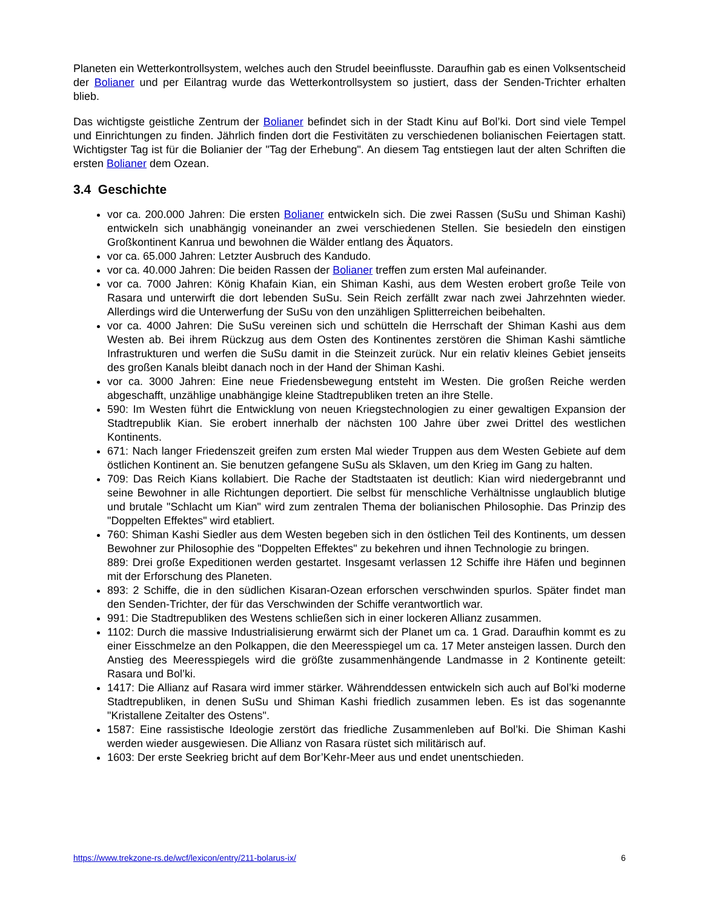Planeten ein Wetterkontrollsystem, welches auch den Strudel beeinflusste. Daraufhin gab es einen Volksentscheid der Bolianer und per Eilantrag wurde das Wetterkontrollsystem so justiert, dass der Senden-Trichter erhalten blieb.
Das wichtigste geistliche Zentrum der Bolianer befindet sich in der Stadt Kinu auf Bol’ki. Dort sind viele Tempel und Einrichtungen zu finden. Jährlich finden dort die Festivitäten zu verschiedenen bolianischen Feiertagen statt. Wichtigster Tag ist für die Bolianier der "Tag der Erhebung". An diesem Tag entstiegen laut der alten Schriften die ersten Bolianer dem Ozean.
3.4 Geschichte
vor ca. 200.000 Jahren: Die ersten Bolianer entwickeln sich. Die zwei Rassen (SuSu und Shiman Kashi) entwickeln sich unabhängig voneinander an zwei verschiedenen Stellen. Sie besiedeln den einstigen Großkontinent Kanrua und bewohnen die Wälder entlang des Äquators.
vor ca. 65.000 Jahren: Letzter Ausbruch des Kandudo.
vor ca. 40.000 Jahren: Die beiden Rassen der Bolianer treffen zum ersten Mal aufeinander.
vor ca. 7000 Jahren: König Khafain Kian, ein Shiman Kashi, aus dem Westen erobert große Teile von Rasara und unterwirft die dort lebenden SuSu. Sein Reich zerfällt zwar nach zwei Jahrzehnten wieder. Allerdings wird die Unterwerfung der SuSu von den unzähligen Splitterreichen beibehalten.
vor ca. 4000 Jahren: Die SuSu vereinen sich und schütteln die Herrschaft der Shiman Kashi aus dem Westen ab. Bei ihrem Rückzug aus dem Osten des Kontinentes zerstören die Shiman Kashi sämtliche Infrastrukturen und werfen die SuSu damit in die Steinzeit zurück. Nur ein relativ kleines Gebiet jenseits des großen Kanals bleibt danach noch in der Hand der Shiman Kashi.
vor ca. 3000 Jahren: Eine neue Friedensbewegung entsteht im Westen. Die großen Reiche werden abgeschafft, unzählige unabhängige kleine Stadtrepubliken treten an ihre Stelle.
590: Im Westen führt die Entwicklung von neuen Kriegstechnologien zu einer gewaltigen Expansion der Stadtrepublik Kian. Sie erobert innerhalb der nächsten 100 Jahre über zwei Drittel des westlichen Kontinents.
671: Nach langer Friedenszeit greifen zum ersten Mal wieder Truppen aus dem Westen Gebiete auf dem östlichen Kontinent an. Sie benutzen gefangene SuSu als Sklaven, um den Krieg im Gang zu halten.
709: Das Reich Kians kollabiert. Die Rache der Stadtstaaten ist deutlich: Kian wird niedergebrannt und seine Bewohner in alle Richtungen deportiert. Die selbst für menschliche Verhältnisse unglaublich blutige und brutale "Schlacht um Kian" wird zum zentralen Thema der bolianischen Philosophie. Das Prinzip des "Doppelten Effektes" wird etabliert.
760: Shiman Kashi Siedler aus dem Westen begeben sich in den östlichen Teil des Kontinents, um dessen Bewohner zur Philosophie des "Doppelten Effektes" zu bekehren und ihnen Technologie zu bringen.
889: Drei große Expeditionen werden gestartet. Insgesamt verlassen 12 Schiffe ihre Häfen und beginnen mit der Erforschung des Planeten.
893: 2 Schiffe, die in den südlichen Kisaran-Ozean erforschen verschwinden spurlos. Später findet man den Senden-Trichter, der für das Verschwinden der Schiffe verantwortlich war.
991: Die Stadtrepubliken des Westens schließen sich in einer lockeren Allianz zusammen.
1102: Durch die massive Industrialisierung erwärmt sich der Planet um ca. 1 Grad. Daraufhin kommt es zu einer Eisschmelze an den Polkappen, die den Meeresspiegel um ca. 17 Meter ansteigen lassen. Durch den Anstieg des Meeresspiegels wird die größte zusammenhängende Landmasse in 2 Kontinente geteilt: Rasara und Bol’ki.
1417: Die Allianz auf Rasara wird immer stärker. Währenddessen entwickeln sich auch auf Bol’ki moderne Stadtrepubliken, in denen SuSu und Shiman Kashi friedlich zusammen leben. Es ist das sogenannte "Kristallene Zeitalter des Ostens".
1587: Eine rassistische Ideologie zerstört das friedliche Zusammenleben auf Bol’ki. Die Shiman Kashi werden wieder ausgewiesen. Die Allianz von Rasara rüstet sich militärisch auf.
1603: Der erste Seekrieg bricht auf dem Bor’Kehr-Meer aus und endet unentschieden.
https://www.trekzone-rs.de/wcf/lexicon/entry/211-bolarus-ix/ 6